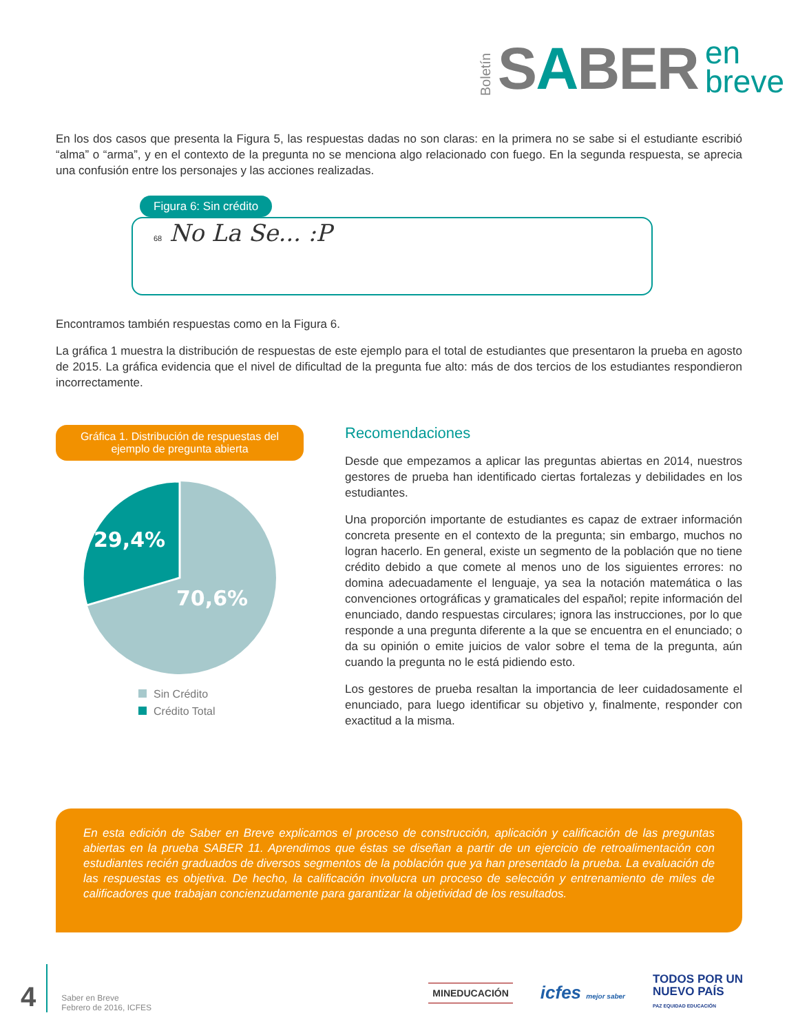Boletín
SABER
en
breve
En los dos casos que presenta la Figura 5, las respuestas dadas no son claras: en la primera no se sabe si el estudiante escribió “alma” o “arma”, y en el contexto de la pregunta no se menciona algo relacionado con fuego. En la segunda respuesta, se aprecia una confusión entre los personajes y las acciones realizadas.
Figura 6: Sin crédito
68 No La Se... :P
Encontramos también respuestas como en la Figura 6.
La gráfica 1 muestra la distribución de respuestas de este ejemplo para el total de estudiantes que presentaron la prueba en agosto de 2015. La gráfica evidencia que el nivel de dificultad de la pregunta fue alto: más de dos tercios de los estudiantes respondieron incorrectamente.
Gráfica 1. Distribución de respuestas del ejemplo de pregunta abierta
29,4%
70,6%
Sin Crédito
Crédito Total
Recomendaciones
Desde que empezamos a aplicar las preguntas abiertas en 2014, nuestros gestores de prueba han identificado ciertas fortalezas y debilidades en los estudiantes.
Una proporción importante de estudiantes es capaz de extraer información concreta presente en el contexto de la pregunta; sin embargo, muchos no logran hacerlo. En general, existe un segmento de la población que no tiene crédito debido a que comete al menos uno de los siguientes errores: no domina adecuadamente el lenguaje, ya sea la notación matemática o las convenciones ortográficas y gramaticales del español; repite información del enunciado, dando respuestas circulares; ignora las instrucciones, por lo que responde a una pregunta diferente a la que se encuentra en el enunciado; o da su opinión o emite juicios de valor sobre el tema de la pregunta, aún cuando la pregunta no le está pidiendo esto.
Los gestores de prueba resaltan la importancia de leer cuidadosamente el enunciado, para luego identificar su objetivo y, finalmente, responder con exactitud a la misma.
En esta edición de Saber en Breve explicamos el proceso de construcción, aplicación y calificación de las preguntas abiertas en la prueba SABER 11. Aprendimos que éstas se diseñan a partir de un ejercicio de retroalimentación con estudiantes recién graduados de diversos segmentos de la población que ya han presentado la prueba. La evaluación de las respuestas es objetiva. De hecho, la calificación involucra un proceso de selección y entrenamiento de miles de calificadores que trabajan concienzudamente para garantizar la objetividad de los resultados.
4
Saber en Breve
Febrero de 2016, ICFES
MINEDUCACIÓN
icfes mejor saber
TODOS POR UN
NUEVO PAÍS
PAZ EQUIDAD EDUCACIÓN